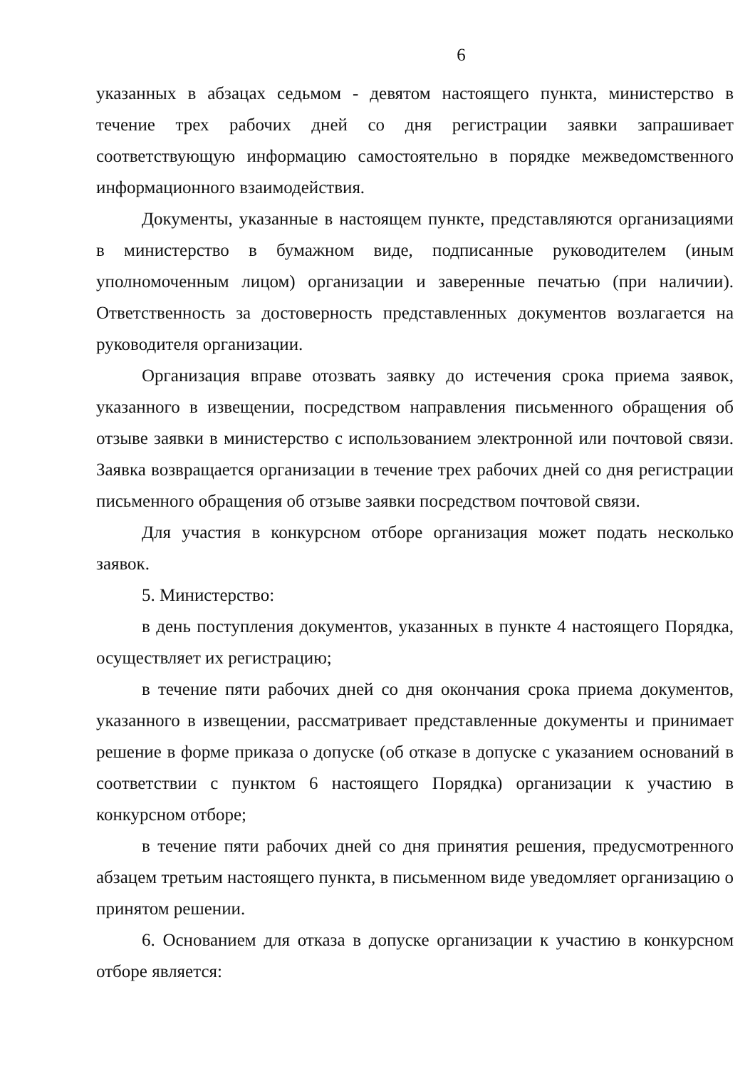6
указанных в абзацах седьмом - девятом настоящего пункта, министерство в течение трех рабочих дней со дня регистрации заявки запрашивает соответствующую информацию самостоятельно в порядке межведомственного информационного взаимодействия.
Документы, указанные в настоящем пункте, представляются организациями в министерство в бумажном виде, подписанные руководителем (иным уполномоченным лицом) организации и заверенные печатью (при наличии). Ответственность за достоверность представленных документов возлагается на руководителя организации.
Организация вправе отозвать заявку до истечения срока приема заявок, указанного в извещении, посредством направления письменного обращения об отзыве заявки в министерство с использованием электронной или почтовой связи. Заявка возвращается организации в течение трех рабочих дней со дня регистрации письменного обращения об отзыве заявки посредством почтовой связи.
Для участия в конкурсном отборе организация может подать несколько заявок.
5. Министерство:
в день поступления документов, указанных в пункте 4 настоящего Порядка, осуществляет их регистрацию;
в течение пяти рабочих дней со дня окончания срока приема документов, указанного в извещении, рассматривает представленные документы и принимает решение в форме приказа о допуске (об отказе в допуске с указанием оснований в соответствии с пунктом 6 настоящего Порядка) организации к участию в конкурсном отборе;
в течение пяти рабочих дней со дня принятия решения, предусмотренного абзацем третьим настоящего пункта, в письменном виде уведомляет организацию о принятом решении.
6. Основанием для отказа в допуске организации к участию в конкурсном отборе является: